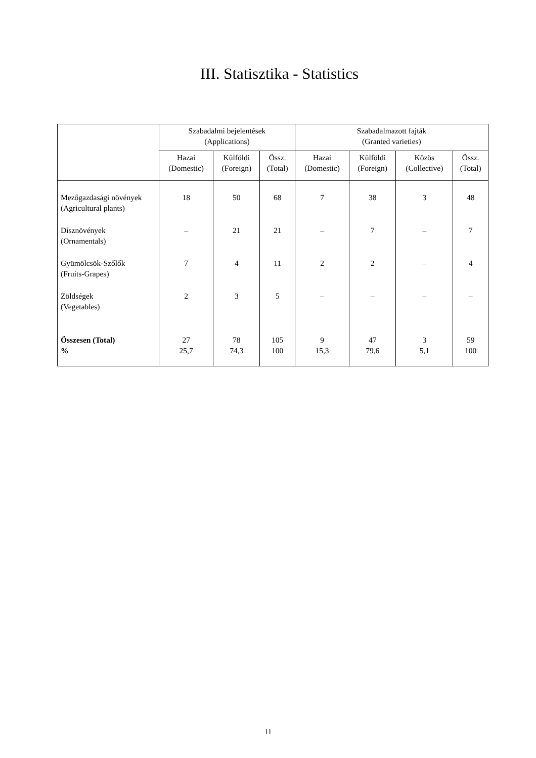III. Statisztika - Statistics
| | Szabadalmi bejelentések (Applications) | | | Szabadalmazott fajták (Granted varieties) | | | |
| --- | --- | --- | --- | --- | --- | --- | --- |
| | Hazai (Domestic) | Külföldi (Foreign) | Össz. (Total) | Hazai (Domestic) | Külföldi (Foreign) | Közös (Collective) | Össz. (Total) |
| Mezőgazdasági növények (Agricultural plants) | 18 | 50 | 68 | 7 | 38 | 3 | 48 |
| Dísznövények (Ornamentals) | – | 21 | 21 | – | 7 | – | 7 |
| Gyümölcsök-Szőlők (Fruits-Grapes) | 7 | 4 | 11 | 2 | 2 | – | 4 |
| Zöldségek (Vegetables) | 2 | 3 | 5 | – | – | – | – |
| Összesen (Total) % | 27 25,7 | 78 74,3 | 105 100 | 9 15,3 | 47 79,6 | 3 5,1 | 59 100 |
11